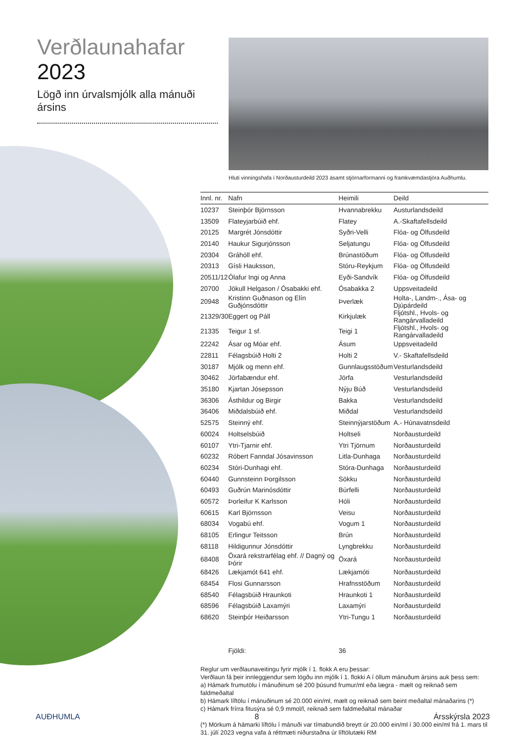Verðlaunahafar 2023
Lögð inn úrvalsmjólk alla mánuði ársins
Hluti vinningshafa í Norðausturdeild 2023 ásamt stjórnarformanni og framkvæmdastjóra Auðhumlu.
| Innl. nr. | Nafn | Heimili | Deild |
| --- | --- | --- | --- |
| 10237 | Steinþór Björnsson | Hvannabrekku | Austurlandsdeild |
| 13509 | Flateyjarbúið ehf. | Flatey | A.-Skaftafellsdeild |
| 20125 | Margrét Jónsdóttir | Syðri-Velli | Flóa- og Ölfusdeild |
| 20140 | Haukur Sigurjónsson | Seljatungu | Flóa- og Ölfusdeild |
| 20304 | Gráhóll ehf. | Brúnastöðum | Flóa- og Ölfusdeild |
| 20313 | Gísli Hauksson, | Stóru-Reykjum | Flóa- og Ölfusdeild |
| 20511/12 | Ólafur Ingi og Anna | Eyði-Sandvík | Flóa- og Ölfusdeild |
| 20700 | Jökull Helgason / Ósabakki ehf. | Ósabakka 2 | Uppsveitadeild |
| 20948 | Kristinn Guðnason og Elín Guðjónsdóttir | Þverlæk | Holta-, Landm-., Ása- og Djúpárdeild |
| 21329/30 | Eggert og Páll | Kirkjulæk | Fljótshl., Hvols- og Rangárvalladeild |
| 21335 | Teigur 1 sf. | Teigi 1 | Fljótshl., Hvols- og Rangárvalladeild |
| 22242 | Ásar og Móar ehf. | Ásum | Uppsveitadeild |
| 22811 | Félagsbúið Holti 2 | Holti 2 | V.- Skaftafellsdeild |
| 30187 | Mjólk og menn ehf. | Gunnlaugsstöðum | Vesturlandsdeild |
| 30462 | Jörfabændur ehf. | Jörfa | Vesturlandsdeild |
| 35180 | Kjartan Jósepsson | Nýju Búð | Vesturlandsdeild |
| 36306 | Ásthildur og Birgir | Bakka | Vesturlandsdeild |
| 36406 | Miðdalsbúið ehf. | Miðdal | Vesturlandsdeild |
| 52575 | Steinný ehf. | Steinnýjarstöðum | A.- Húnavatnsdeild |
| 60024 | Holtselsbúið | Holtseli | Norðausturdeild |
| 60107 | Ytri-Tjarnir ehf. | Ytri Tjörnum | Norðausturdeild |
| 60232 | Róbert Fanndal Jósavinsson | Litla-Dunhaga | Norðausturdeild |
| 60234 | Stóri-Dunhagi ehf. | Stóra-Dunhaga | Norðausturdeild |
| 60440 | Gunnsteinn Þorgilsson | Sökku | Norðausturdeild |
| 60493 | Guðrún Marinósdóttir | Búrfelli | Norðausturdeild |
| 60572 | Þorleifur K Karlsson | Hóli | Norðausturdeild |
| 60615 | Karl Björnsson | Veisu | Norðausturdeild |
| 68034 | Vogabú ehf. | Vogum 1 | Norðausturdeild |
| 68105 | Erlingur Teitsson | Brún | Norðausturdeild |
| 68118 | Hildigunnur Jónsdóttir | Lyngbrekku | Norðausturdeild |
| 68408 | Öxará rekstrarfélag ehf. // Dagný og Þórir | Öxará | Norðausturdeild |
| 68426 | Lækjamót 641 ehf. | Lækjamóti | Norðausturdeild |
| 68454 | Flosi Gunnarsson | Hrafnsstöðum | Norðausturdeild |
| 68540 | Félagsbúið Hraunkoti | Hraunkoti 1 | Norðausturdeild |
| 68596 | Félagsbúið Laxamýri | Laxamýri | Norðausturdeild |
| 68620 | Steinþór Heiðarsson | Ytri-Tungu 1 | Norðausturdeild |
| | Fjöldi: | 36 | |
Reglur um verðlaunaveitingu fyrir mjólk í 1. flokk A eru þessar:
Verðlaun fá þeir innleggjendur sem lögðu inn mjólk í 1. flokki A í öllum mánuðum ársins auk þess sem:
a) Hámark frumutölu í mánuðinum sé 200 þúsund frumur/ml eða lægra - mælt og reiknað sem faldmeðaltal
b) Hámark líftölu í mánuðinum sé 20.000 ein/ml, mælt og reiknað sem beint meðaltal mánaðarins (*)
c) Hámark frírra fitusýra sé 0,9 mmol/l, reiknað sem faldmeðaltal mánaðar
(*) Mörkum á hámarki líftölu í mánuði var tímabundið breytt úr 20.000 ein/ml í 30.000 ein/ml frá 1. mars til 31. júlí 2023 vegna vafa á réttmæti niðurstaðna úr líftölutæki RM
AUÐHUMLA 8 Ársskýrsla 2023